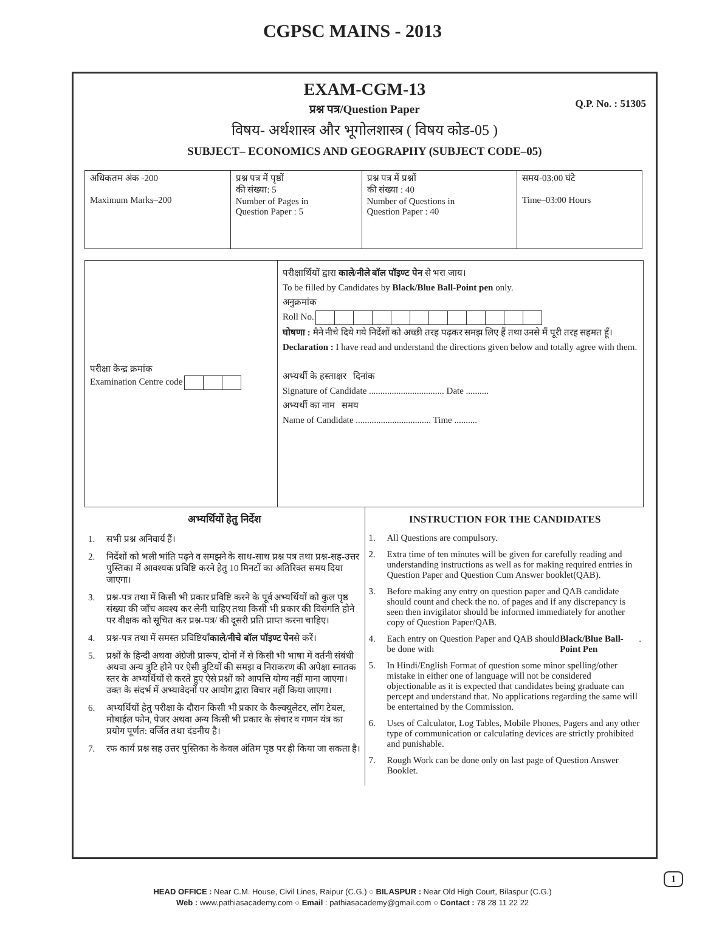CGPSC MAINS - 2013
EXAM-CGM-13
Q.P. No. : 51305
प्रश्न पत्र/Question Paper
विषय- अर्थशास्त्र और भूगोलशास्त्र ( विषय कोड-05 )
SUBJECT– ECONOMICS AND GEOGRAPHY (SUBJECT CODE–05)
| अधिकतम अंक -200 Maximum Marks–200 | प्रश्न पत्र में पृष्ठों की संख्या: 5 Number of Pages in Question Paper : 5 | प्रश्न पत्र में प्रश्नों की संख्या : 40 Number of Questions in Question Paper : 40 | समय-03:00 घंटे Time–03:00 Hours |
परीक्षा केन्द्र क्रमांक
Examination Centre code
परीक्षार्थियों द्वारा काले/नीले बॉल पॉइण्ट पेन से भरा जाय।
To be filled by Candidates by Black/Blue Ball-Point pen only.
अनुक्रमांक
Roll No.
घोषणा : मैने नीचे दिये गये निर्देशों को अच्छी तरह पढ़कर समझ लिए हैं तथा उनसे मैं पूरी तरह सहमत हूँ।
Declaration : I have read and understand the directions given below and totally agree with them.
अभ्यर्थी के हस्ताक्षर दिनांक
Signature of Candidate ................................. Date ..........
अभ्यर्थी का नाम समय
Name of Candidate ................................. Time ..........
अभ्यर्थियों हेतु निर्देश
1. सभी प्रश्न अनिवार्य हैं।
2. निर्देशों को भली भांति पढ़ने व समझने के साथ-साथ प्रश्न पत्र तथा प्रश्न-सह-उत्तर पुस्तिका में आवश्यक प्रविष्टि करने हेतु 10 मिनटों का अतिरिक्त समय दिया जाएगा।
3. प्रश्न-पत्र तथा में किसी भी प्रकार प्रविष्टि करने के पूर्व अभ्यर्थियों को कुल पृष्ठ संख्या की जाँच अवश्य कर लेनी चाहिए तथा किसी भी प्रकार की विसंगति होने पर वीक्षक को सूचित कर प्रश्न-पत्र/ की दूसरी प्रति प्राप्त करना चाहिए।
4. प्रश्न-पत्र तथा में समस्त प्रविष्टियाँ काले/नीचे बॉल पॉइण्ट पेन से करें।
5. प्रश्नों के हिन्दी अथवा अंग्रेजी प्रारूप, दोनों में से किसी भी भाषा में वर्तनी संबंधी अथवा अन्य त्रुटि होने पर ऐसी त्रुटियों की समझ व निराकरण की अपेक्षा स्नातक स्तर के अभ्यर्थियों से करते हुए ऐसे प्रश्नों को आपत्ति योग्य नहीं माना जाएगा। उक्त के संदर्भ में अभ्यावेदनों पर आयोग द्वारा विचार नहीं किया जाएगा।
6. अभ्यर्थियों हेतु परीक्षा के दौरान किसी भी प्रकार के कैल्क्युलेटर, लॉग टेबल, मोबाईल फोन, पेजर अथवा अन्य किसी भी प्रकार के संचार व गणन यंत्र का प्रयोग पूर्णत: वर्जित तथा दंडनीय है।
7. रफ कार्य प्रश्न सह उत्तर पुस्तिका के केवल अंतिम पृष्ठ पर ही किया जा सकता है।
INSTRUCTION FOR THE CANDIDATES
1. All Questions are compulsory.
2. Extra time of ten minutes will be given for carefully reading and understanding instructions as well as for making required entries in Question Paper and Question Cum Answer booklet(QAB).
3. Before making any entry on question paper and QAB candidate should count and check the no. of pages and if any discrepancy is seen then invigilator should be informed immediately for another copy of Question Paper/QAB.
4. Each entry on Question Paper and QAB should be done with Black/Blue Ball-Point Pen .
5. In Hindi/English Format of question some minor spelling/other mistake in either one of language will not be considered objectionable as it is expected that candidates being graduate can percept and understand that. No applications regarding the same will be entertained by the Commission.
6. Uses of Calculator, Log Tables, Mobile Phones, Pagers and any other type of communication or calculating devices are strictly prohibited and punishable.
7. Rough Work can be done only on last page of Question Answer Booklet.
1
HEAD OFFICE : Near C.M. House, Civil Lines, Raipur (C.G.) ○ BILASPUR : Near Old High Court, Bilaspur (C.G.)
Web : www.pathiasacademy.com ○ Email : pathiasacademy@gmail.com ○ Contact : 78 28 11 22 22